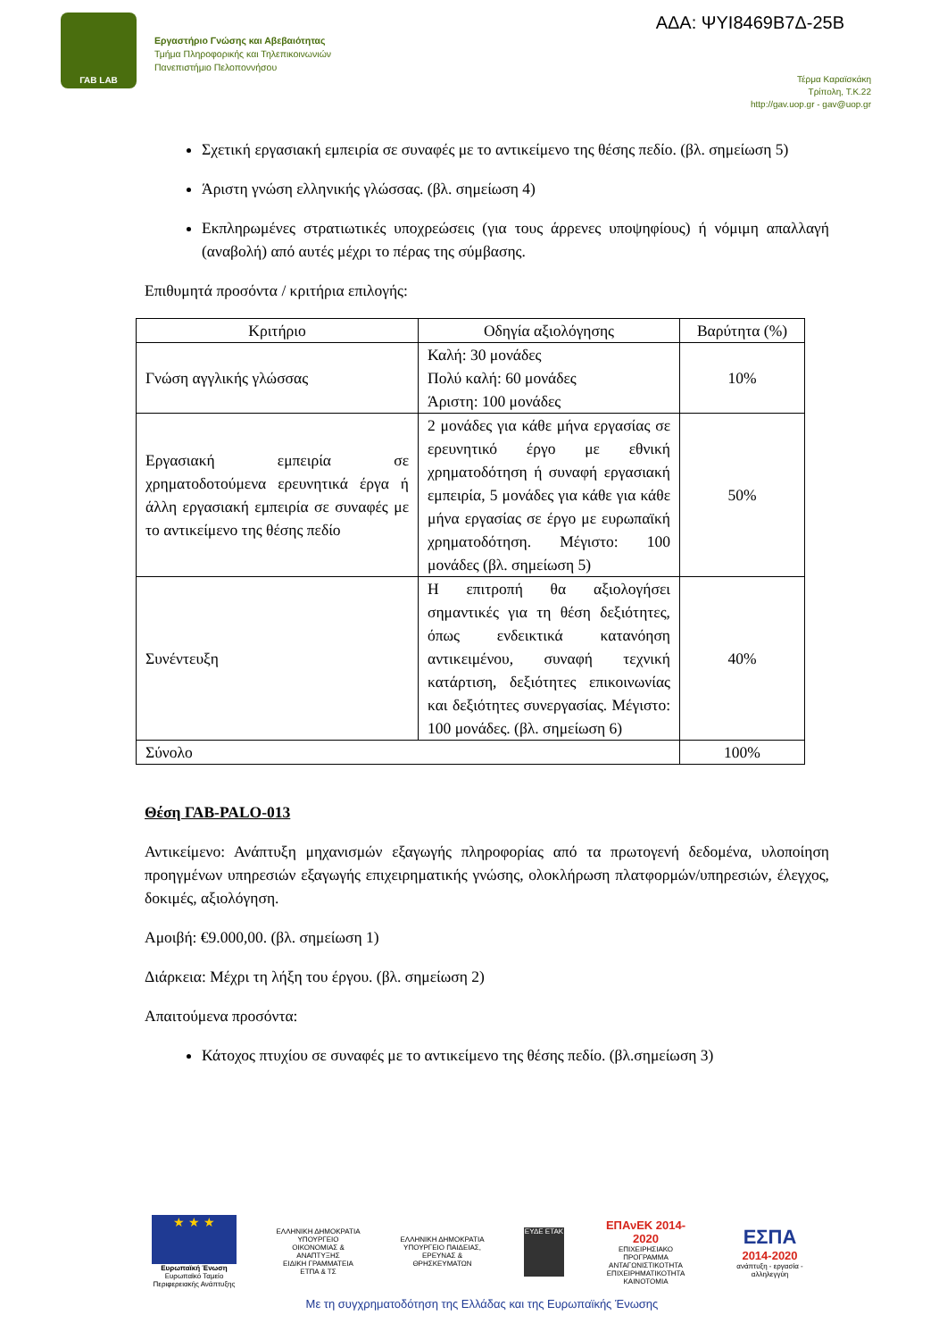ΓΑΒ LAB
Εργαστήριο Γνώσης και Αβεβαιότητας
Τμήμα Πληροφορικής και Τηλεπικοινωνιών
Πανεπιστήμιο Πελοποννήσου
ΑΔΑ: ΨΥΙ8469Β7Δ-25Β
Τέρμα Καραϊσκάκη
Τρίπολη, Τ.Κ.22
http://gav.uop.gr - gav@uop.gr
Σχετική εργασιακή εμπειρία σε συναφές με το αντικείμενο της θέσης πεδίο. (βλ. σημείωση 5)
Άριστη γνώση ελληνικής γλώσσας. (βλ. σημείωση 4)
Εκπληρωμένες στρατιωτικές υποχρεώσεις (για τους άρρενες υποψηφίους) ή νόμιμη απαλλαγή (αναβολή) από αυτές μέχρι το πέρας της σύμβασης.
Επιθυμητά προσόντα / κριτήρια επιλογής:
| Κριτήριο | Οδηγία αξιολόγησης | Βαρύτητα (%) |
| --- | --- | --- |
| Γνώση αγγλικής γλώσσας | Καλή: 30 μονάδες Πολύ καλή: 60 μονάδες Άριστη: 100 μονάδες | 10% |
| Εργασιακή εμπειρία σε χρηματοδοτούμενα ερευνητικά έργα ή άλλη εργασιακή εμπειρία σε συναφές με το αντικείμενο της θέσης πεδίο | 2 μονάδες για κάθε μήνα εργασίας σε ερευνητικό έργο με εθνική χρηματοδότηση ή συναφή εργασιακή εμπειρία, 5 μονάδες για κάθε για κάθε μήνα εργασίας σε έργο με ευρωπαϊκή χρηματοδότηση. Μέγιστο: 100 μονάδες (βλ. σημείωση 5) | 50% |
| Συνέντευξη | Η επιτροπή θα αξιολογήσει σημαντικές για τη θέση δεξιότητες, όπως ενδεικτικά κατανόηση αντικειμένου, συναφή τεχνική κατάρτιση, δεξιότητες επικοινωνίας και δεξιότητες συνεργασίας. Μέγιστο: 100 μονάδες. (βλ. σημείωση 6) | 40% |
| Σύνολο | | 100% |
Θέση ΓΑΒ-PALO-013
Αντικείμενο: Ανάπτυξη μηχανισμών εξαγωγής πληροφορίας από τα πρωτογενή δεδομένα, υλοποίηση προηγμένων υπηρεσιών εξαγωγής επιχειρηματικής γνώσης, ολοκλήρωση πλατφορμών/υπηρεσιών, έλεγχος, δοκιμές, αξιολόγηση.
Αμοιβή: €9.000,00. (βλ. σημείωση 1)
Διάρκεια: Μέχρι τη λήξη του έργου. (βλ. σημείωση 2)
Απαιτούμενα προσόντα:
Κάτοχος πτυχίου σε συναφές με το αντικείμενο της θέσης πεδίο. (βλ.σημείωση 3)
★ ★ ★
Ευρωπαϊκή Ένωση
Ευρωπαϊκό Ταμείο Περιφερειακής Ανάπτυξης
ΕΛΛΗΝΙΚΗ ΔΗΜΟΚΡΑΤΙΑ
ΥΠΟΥΡΓΕΙΟ
ΟΙΚΟΝΟΜΙΑΣ & ΑΝΑΠΤΥΞΗΣ
ΕΙΔΙΚΗ ΓΡΑΜΜΑΤΕΙΑ ΕΤΠΑ & ΤΣ
ΕΛΛΗΝΙΚΗ ΔΗΜΟΚΡΑΤΙΑ
ΥΠΟΥΡΓΕΙΟ ΠΑΙΔΕΙΑΣ,
ΕΡΕΥΝΑΣ & ΘΡΗΣΚΕΥΜΑΤΩΝ
ΕΥΔΕ ΕΤΑΚ
ΕΠΑνΕΚ 2014-2020
ΕΠΙΧΕΙΡΗΣΙΑΚΟ ΠΡΟΓΡΑΜΜΑ
ΑΝΤΑΓΩΝΙΣΤΙΚΟΤΗΤΑ
ΕΠΙΧΕΙΡΗΜΑΤΙΚΟΤΗΤΑ
ΚΑΙΝΟΤΟΜΙΑ
ΕΣΠΑ
2014-2020
ανάπτυξη - εργασία - αλληλεγγύη
Με τη συγχρηματοδότηση της Ελλάδας και της Ευρωπαϊκής Ένωσης